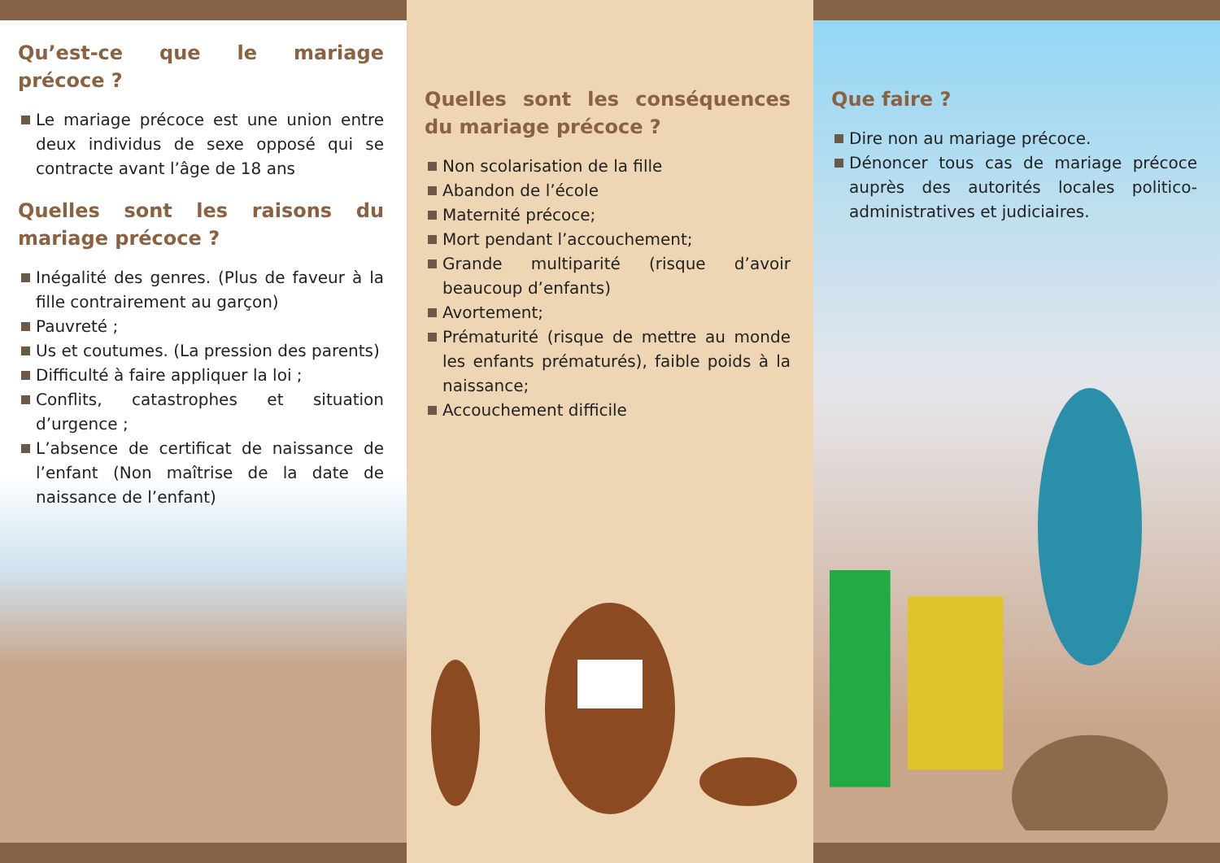Qu’est-ce que le mariage précoce ?
Le mariage précoce est une union entre deux individus de sexe opposé qui se contracte avant l’âge de 18 ans
Quelles sont les raisons du mariage précoce ?
Inégalité des genres. (Plus de faveur à la fille contrairement au garçon)
Pauvreté ;
Us et coutumes. (La pression des parents)
Difficulté à faire appliquer la loi ;
Conflits, catastrophes et situation d’urgence ;
L’absence de certificat de naissance de l’enfant (Non maîtrise de la date de naissance de l’enfant)
Quelles sont les conséquences du mariage précoce ?
Non scolarisation de la fille
Abandon de l’école
Maternité précoce;
Mort pendant l’accouchement;
Grande multiparité (risque d’avoir beaucoup d’enfants)
Avortement;
Prématurité (risque de mettre au monde les enfants prématurés), faible poids à la naissance;
Accouchement difficile
Que faire ?
Dire non au mariage précoce.
Dénoncer tous cas de mariage précoce auprès des autorités locales politico-administratives et judiciaires.